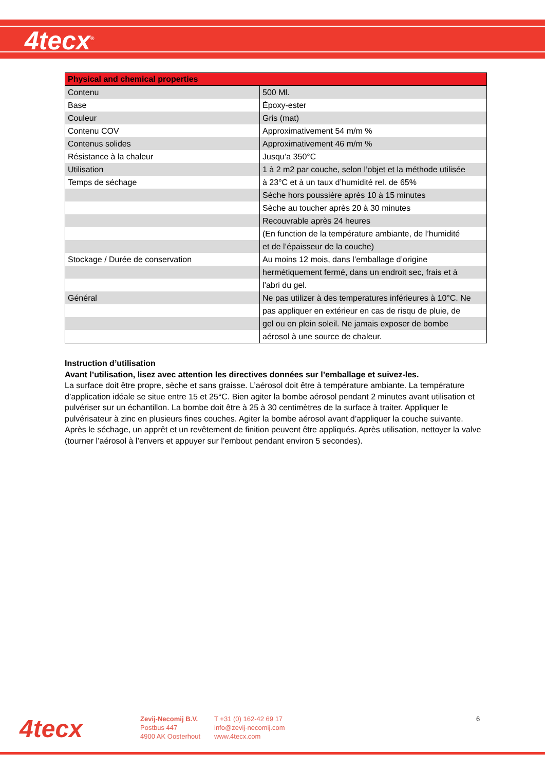4tecx<sup>®</sup>
| Physical and chemical properties | |
| --- | --- |
| Contenu | 500 Ml. |
| Base | Époxy-ester |
| Couleur | Gris (mat) |
| Contenu COV | Approximativement 54 m/m % |
| Contenus solides | Approximativement 46 m/m % |
| Résistance à la chaleur | Jusqu’a 350°C |
| Utilisation | 1 à 2 m2 par couche, selon l’objet et la méthode utilisée |
| Temps de séchage | à 23°C et à un taux d’humidité rel. de 65% |
| | Sèche hors poussière après 10 à 15 minutes |
| | Sèche au toucher après 20 à 30 minutes |
| | Recouvrable après 24 heures |
| | (En function de la température ambiante, de l’humidité |
| | et de l’épaisseur de la couche) |
| Stockage / Durée de conservation | Au moins 12 mois, dans l’emballage d’origine |
| | hermétiquement fermé, dans un endroit sec, frais et à |
| | l’abri du gel. |
| Général | Ne pas utilizer à des temperatures inférieures à 10°C. Ne |
| | pas appliquer en extérieur en cas de risqu de pluie, de |
| | gel ou en plein soleil. Ne jamais exposer de bombe |
| | aérosol à une source de chaleur. |
Instruction d’utilisation
Avant l’utilisation, lisez avec attention les directives données sur l’emballage et suivez-les.
La surface doit être propre, sèche et sans graisse. L’aérosol doit être à température ambiante. La température d’application idéale se situe entre 15 et 25°C. Bien agiter la bombe aérosol pendant 2 minutes avant utilisation et pulvériser sur un échantillon. La bombe doit être à 25 à 30 centimètres de la surface à traiter. Appliquer le pulvérisateur à zinc en plusieurs fines couches. Agiter la bombe aérosol avant d’appliquer la couche suivante. Après le séchage, un apprêt et un revêtement de finition peuvent être appliqués. Après utilisation, nettoyer la valve (tourner l’aérosol à l’envers et appuyer sur l’embout pendant environ 5 secondes).
4tecx
Zevij-Necomij B.V.
Postbus 447
4900 AK Oosterhout
T +31 (0) 162-42 69 17
info@zevij-necomij.com
www.4tecx.com
6